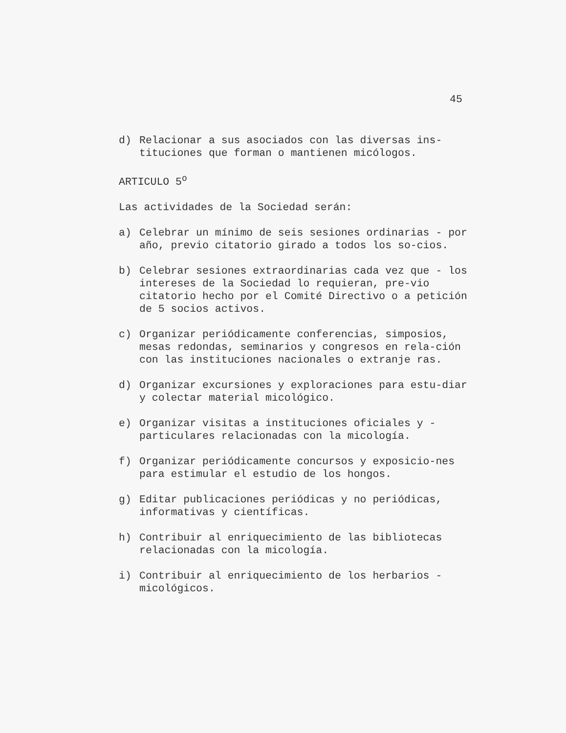45
d) Relacionar a sus asociados con las diversas ins-tituciones que forman o mantienen micólogos.
ARTICULO 5<sup>o</sup>
Las actividades de la Sociedad serán:
a) Celebrar un mínimo de seis sesiones ordinarias - por año, previo citatorio girado a todos los so-cios.
b) Celebrar sesiones extraordinarias cada vez que - los intereses de la Sociedad lo requieran, pre-vio citatorio hecho por el Comité Directivo o a petición de 5 socios activos.
c) Organizar periódicamente conferencias, simposios, mesas redondas, seminarios y congresos en rela-ción con las instituciones nacionales o extranje ras.
d) Organizar excursiones y exploraciones para estu-diar y colectar material micológico.
e) Organizar visitas a instituciones oficiales y - particulares relacionadas con la micología.
f) Organizar periódicamente concursos y exposicio-nes para estimular el estudio de los hongos.
g) Editar publicaciones periódicas y no periódicas, informativas y científicas.
h) Contribuir al enriquecimiento de las bibliotecas relacionadas con la micología.
i) Contribuir al enriquecimiento de los herbarios - micológicos.